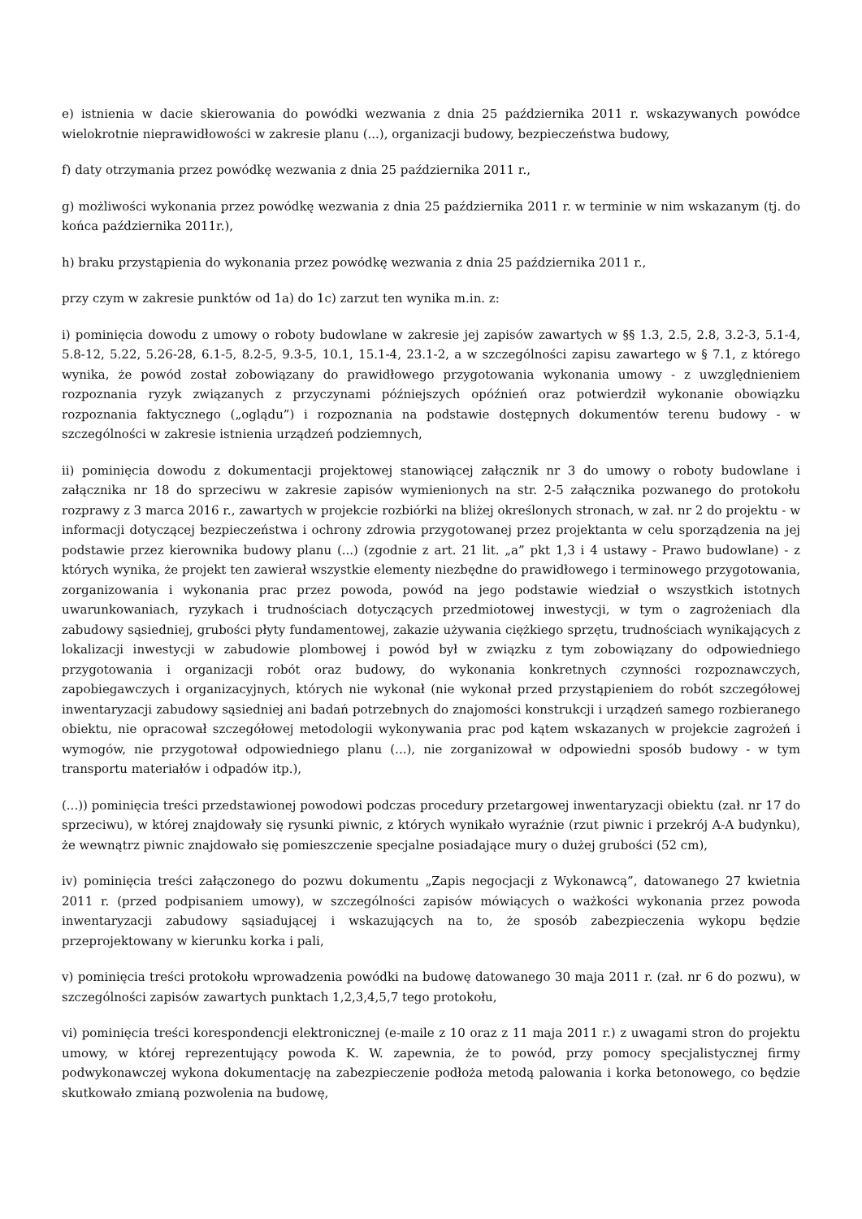e) istnienia w dacie skierowania do powódki wezwania z dnia 25 października 2011 r. wskazywanych powódce wielokrotnie nieprawidłowości w zakresie planu (...), organizacji budowy, bezpieczeństwa budowy,
f) daty otrzymania przez powódkę wezwania z dnia 25 października 2011 r.,
g) możliwości wykonania przez powódkę wezwania z dnia 25 października 2011 r. w terminie w nim wskazanym (tj. do końca października 2011r.),
h) braku przystąpienia do wykonania przez powódkę wezwania z dnia 25 października 2011 r.,
przy czym w zakresie punktów od 1a) do 1c) zarzut ten wynika m.in. z:
i) pominięcia dowodu z umowy o roboty budowlane w zakresie jej zapisów zawartych w §§ 1.3, 2.5, 2.8, 3.2-3, 5.1-4, 5.8-12, 5.22, 5.26-28, 6.1-5, 8.2-5, 9.3-5, 10.1, 15.1-4, 23.1-2, a w szczególności zapisu zawartego w § 7.1, z którego wynika, że powód został zobowiązany do prawidłowego przygotowania wykonania umowy - z uwzględnieniem rozpoznania ryzyk związanych z przyczynami późniejszych opóźnień oraz potwierdził wykonanie obowiązku rozpoznania faktycznego („oglądu”) i rozpoznania na podstawie dostępnych dokumentów terenu budowy - w szczególności w zakresie istnienia urządzeń podziemnych,
ii) pominięcia dowodu z dokumentacji projektowej stanowiącej załącznik nr 3 do umowy o roboty budowlane i załącznika nr 18 do sprzeciwu w zakresie zapisów wymienionych na str. 2-5 załącznika pozwanego do protokołu rozprawy z 3 marca 2016 r., zawartych w projekcie rozbiórki na bliżej określonych stronach, w zał. nr 2 do projektu - w informacji dotyczącej bezpieczeństwa i ochrony zdrowia przygotowanej przez projektanta w celu sporządzenia na jej podstawie przez kierownika budowy planu (...) (zgodnie z art. 21 lit. „a” pkt 1,3 i 4 ustawy - Prawo budowlane) - z których wynika, że projekt ten zawierał wszystkie elementy niezbędne do prawidłowego i terminowego przygotowania, zorganizowania i wykonania prac przez powoda, powód na jego podstawie wiedział o wszystkich istotnych uwarunkowaniach, ryzykach i trudnościach dotyczących przedmiotowej inwestycji, w tym o zagrożeniach dla zabudowy sąsiedniej, grubości płyty fundamentowej, zakazie używania ciężkiego sprzętu, trudnościach wynikających z lokalizacji inwestycji w zabudowie plombowej i powód był w związku z tym zobowiązany do odpowiedniego przygotowania i organizacji robót oraz budowy, do wykonania konkretnych czynności rozpoznawczych, zapobiegawczych i organizacyjnych, których nie wykonał (nie wykonał przed przystąpieniem do robót szczegółowej inwentaryzacji zabudowy sąsiedniej ani badań potrzebnych do znajomości konstrukcji i urządzeń samego rozbieranego obiektu, nie opracował szczegółowej metodologii wykonywania prac pod kątem wskazanych w projekcie zagrożeń i wymogów, nie przygotował odpowiedniego planu (...), nie zorganizował w odpowiedni sposób budowy - w tym transportu materiałów i odpadów itp.),
(...)) pominięcia treści przedstawionej powodowi podczas procedury przetargowej inwentaryzacji obiektu (zał. nr 17 do sprzeciwu), w której znajdowały się rysunki piwnic, z których wynikało wyraźnie (rzut piwnic i przekrój A-A budynku), że wewnątrz piwnic znajdowało się pomieszczenie specjalne posiadające mury o dużej grubości (52 cm),
iv) pominięcia treści załączonego do pozwu dokumentu „Zapis negocjacji z Wykonawcą”, datowanego 27 kwietnia 2011 r. (przed podpisaniem umowy), w szczególności zapisów mówiących o ważkości wykonania przez powoda inwentaryzacji zabudowy sąsiadującej i wskazujących na to, że sposób zabezpieczenia wykopu będzie przeprojektowany w kierunku korka i pali,
v) pominięcia treści protokołu wprowadzenia powódki na budowę datowanego 30 maja 2011 r. (zał. nr 6 do pozwu), w szczególności zapisów zawartych punktach 1,2,3,4,5,7 tego protokołu,
vi) pominięcia treści korespondencji elektronicznej (e-maile z 10 oraz z 11 maja 2011 r.) z uwagami stron do projektu umowy, w której reprezentujący powoda K. W. zapewnia, że to powód, przy pomocy specjalistycznej firmy podwykonawczej wykona dokumentację na zabezpieczenie podłoża metodą palowania i korka betonowego, co będzie skutkowało zmianą pozwolenia na budowę,